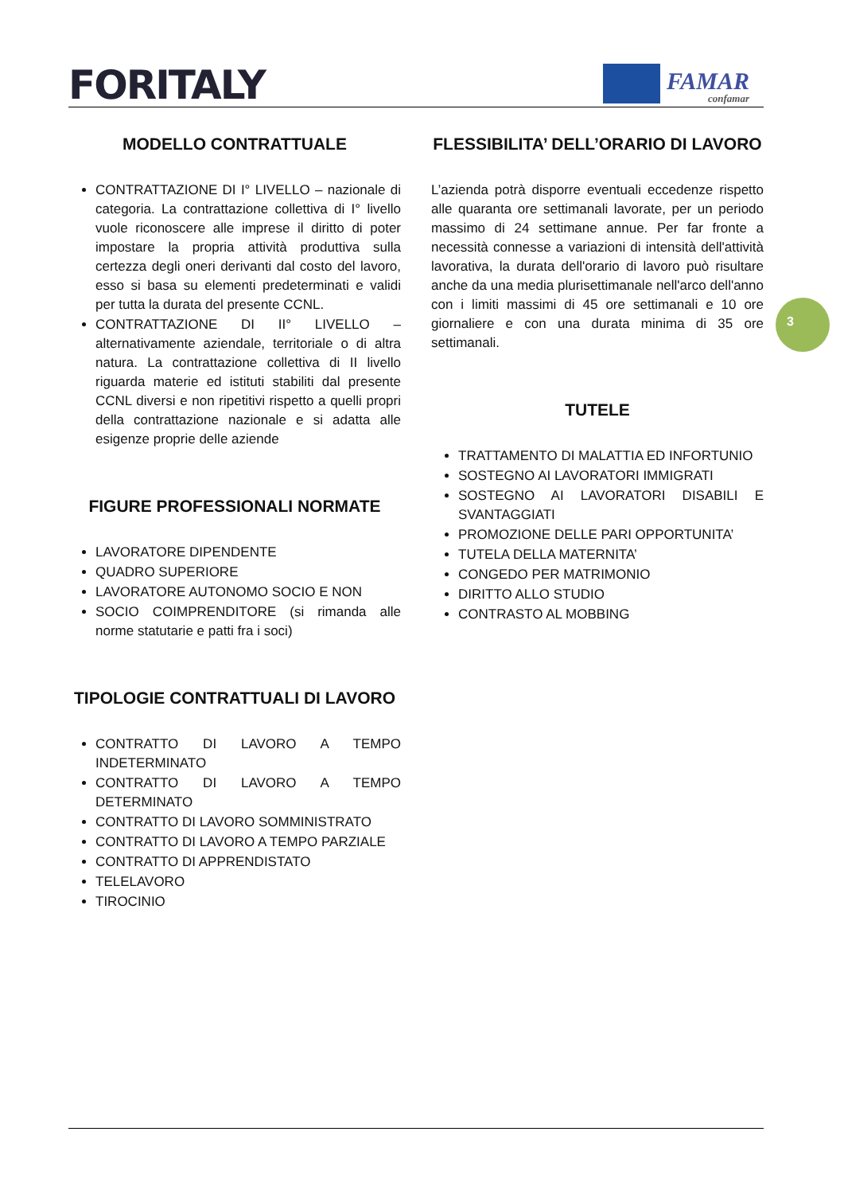FORITALY
FAMAR
confamar
MODELLO CONTRATTUALE
CONTRATTAZIONE DI I° LIVELLO – nazionale di categoria. La contrattazione collettiva di I° livello vuole riconoscere alle imprese il diritto di poter impostare la propria attività produttiva sulla certezza degli oneri derivanti dal costo del lavoro, esso si basa su elementi predeterminati e validi per tutta la durata del presente CCNL.
CONTRATTAZIONE DI II° LIVELLO – alternativamente aziendale, territoriale o di altra natura. La contrattazione collettiva di II livello riguarda materie ed istituti stabiliti dal presente CCNL diversi e non ripetitivi rispetto a quelli propri della contrattazione nazionale e si adatta alle esigenze proprie delle aziende
FIGURE PROFESSIONALI NORMATE
LAVORATORE DIPENDENTE
QUADRO SUPERIORE
LAVORATORE AUTONOMO SOCIO E NON
SOCIO COIMPRENDITORE (si rimanda alle norme statutarie e patti fra i soci)
TIPOLOGIE CONTRATTUALI DI LAVORO
CONTRATTO DI LAVORO A TEMPO INDETERMINATO
CONTRATTO DI LAVORO A TEMPO DETERMINATO
CONTRATTO DI LAVORO SOMMINISTRATO
CONTRATTO DI LAVORO A TEMPO PARZIALE
CONTRATTO DI APPRENDISTATO
TELELAVORO
TIROCINIO
FLESSIBILITA’ DELL’ORARIO DI LAVORO
L’azienda potrà disporre eventuali eccedenze rispetto alle quaranta ore settimanali lavorate, per un periodo massimo di 24 settimane annue. Per far fronte a necessità connesse a variazioni di intensità dell'attività lavorativa, la durata dell'orario di lavoro può risultare anche da una media plurisettimanale nell'arco dell'anno con i limiti massimi di 45 ore settimanali e 10 ore giornaliere e con una durata minima di 35 ore settimanali.
TUTELE
TRATTAMENTO DI MALATTIA ED INFORTUNIO
SOSTEGNO AI LAVORATORI IMMIGRATI
SOSTEGNO AI LAVORATORI DISABILI E SVANTAGGIATI
PROMOZIONE DELLE PARI OPPORTUNITA’
TUTELA DELLA MATERNITA’
CONGEDO PER MATRIMONIO
DIRITTO ALLO STUDIO
CONTRASTO AL MOBBING
3